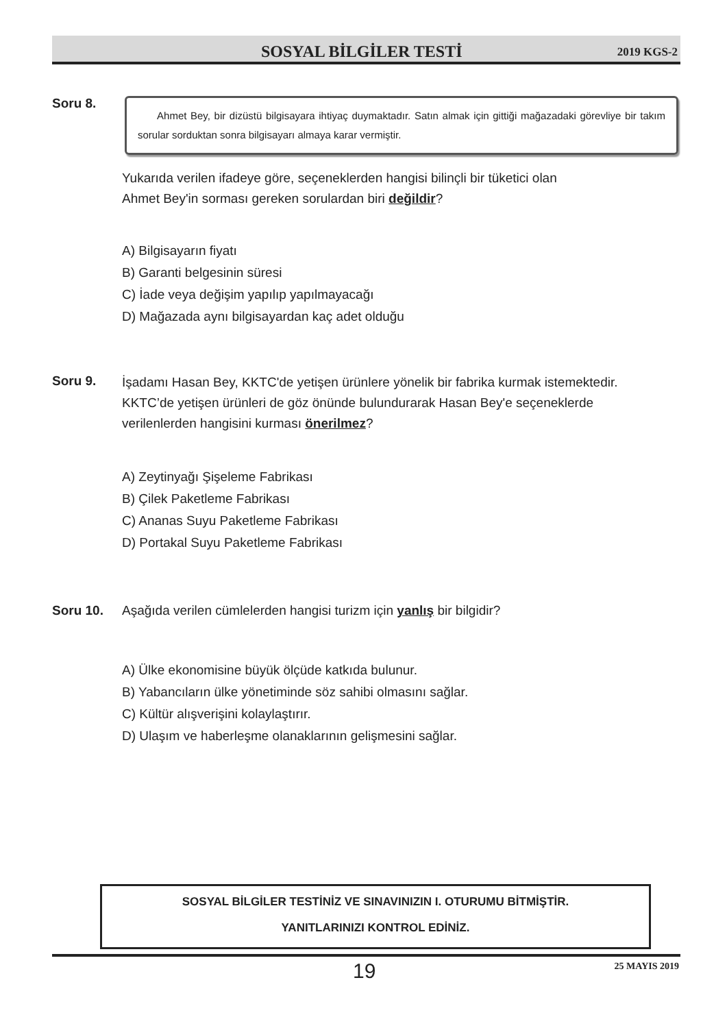SOSYAL BİLGİLER TESTİ 2019 KGS-2
Soru 8.
Ahmet Bey, bir dizüstü bilgisayara ihtiyaç duymaktadır. Satın almak için gittiği mağazadaki görevliye bir takım sorular sorduktan sonra bilgisayarı almaya karar vermiştir.
Yukarıda verilen ifadeye göre, seçeneklerden hangisi bilinçli bir tüketici olan
Ahmet Bey'in sorması gereken sorulardan biri değildir?
A) Bilgisayarın fiyatı
B) Garanti belgesinin süresi
C) İade veya değişim yapılıp yapılmayacağı
D) Mağazada aynı bilgisayardan kaç adet olduğu
Soru 9.
İşadamı Hasan Bey, KKTC'de yetişen ürünlere yönelik bir fabrika kurmak istemektedir.
KKTC’de yetişen ürünleri de göz önünde bulundurarak Hasan Bey'e seçeneklerde
verilenlerden hangisini kurması önerilmez?
A) Zeytinyağı Şişeleme Fabrikası
B) Çilek Paketleme Fabrikası
C) Ananas Suyu Paketleme Fabrikası
D) Portakal Suyu Paketleme Fabrikası
Soru 10.
Aşağıda verilen cümlelerden hangisi turizm için yanlış bir bilgidir?
A) Ülke ekonomisine büyük ölçüde katkıda bulunur.
B) Yabancıların ülke yönetiminde söz sahibi olmasını sağlar.
C) Kültür alışverişini kolaylaştırır.
D) Ulaşım ve haberleşme olanaklarının gelişmesini sağlar.
SOSYAL BİLGİLER TESTİNİZ VE SINAVINIZIN I. OTURUMU BİTMİŞTİR.
YANITLARINIZI KONTROL EDİNİZ.
19 25 MAYIS 2019